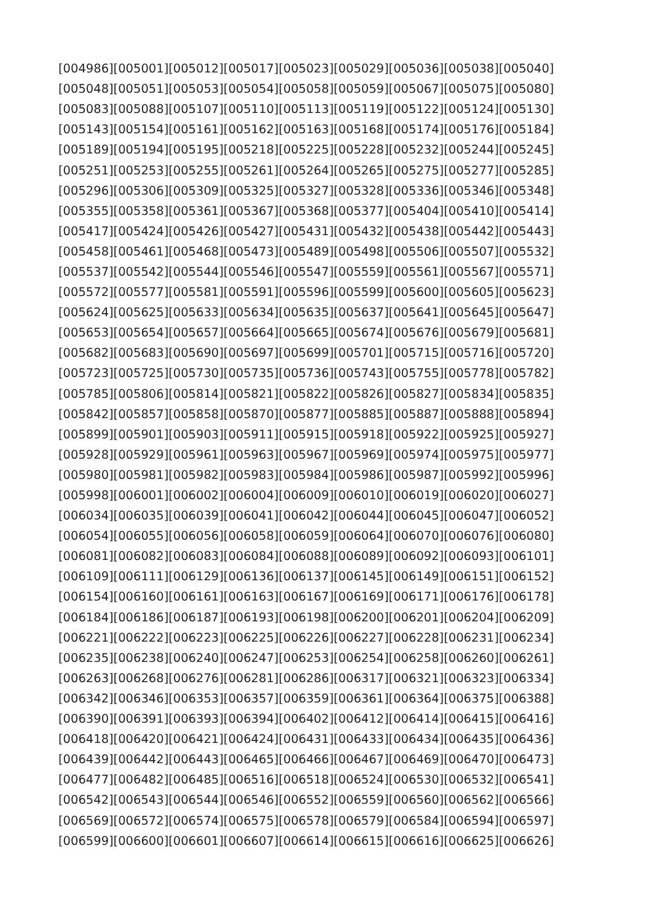[004986] [005001] [005012] [005017] [005023] [005029] [005036] [005038] [005040]
[005048] [005051] [005053] [005054] [005058] [005059] [005067] [005075] [005080]
[005083] [005088] [005107] [005110] [005113] [005119] [005122] [005124] [005130]
[005143] [005154] [005161] [005162] [005163] [005168] [005174] [005176] [005184]
[005189] [005194] [005195] [005218] [005225] [005228] [005232] [005244] [005245]
[005251] [005253] [005255] [005261] [005264] [005265] [005275] [005277] [005285]
[005296] [005306] [005309] [005325] [005327] [005328] [005336] [005346] [005348]
[005355] [005358] [005361] [005367] [005368] [005377] [005404] [005410] [005414]
[005417] [005424] [005426] [005427] [005431] [005432] [005438] [005442] [005443]
[005458] [005461] [005468] [005473] [005489] [005498] [005506] [005507] [005532]
[005537] [005542] [005544] [005546] [005547] [005559] [005561] [005567] [005571]
[005572] [005577] [005581] [005591] [005596] [005599] [005600] [005605] [005623]
[005624] [005625] [005633] [005634] [005635] [005637] [005641] [005645] [005647]
[005653] [005654] [005657] [005664] [005665] [005674] [005676] [005679] [005681]
[005682] [005683] [005690] [005697] [005699] [005701] [005715] [005716] [005720]
[005723] [005725] [005730] [005735] [005736] [005743] [005755] [005778] [005782]
[005785] [005806] [005814] [005821] [005822] [005826] [005827] [005834] [005835]
[005842] [005857] [005858] [005870] [005877] [005885] [005887] [005888] [005894]
[005899] [005901] [005903] [005911] [005915] [005918] [005922] [005925] [005927]
[005928] [005929] [005961] [005963] [005967] [005969] [005974] [005975] [005977]
[005980] [005981] [005982] [005983] [005984] [005986] [005987] [005992] [005996]
[005998] [006001] [006002] [006004] [006009] [006010] [006019] [006020] [006027]
[006034] [006035] [006039] [006041] [006042] [006044] [006045] [006047] [006052]
[006054] [006055] [006056] [006058] [006059] [006064] [006070] [006076] [006080]
[006081] [006082] [006083] [006084] [006088] [006089] [006092] [006093] [006101]
[006109] [006111] [006129] [006136] [006137] [006145] [006149] [006151] [006152]
[006154] [006160] [006161] [006163] [006167] [006169] [006171] [006176] [006178]
[006184] [006186] [006187] [006193] [006198] [006200] [006201] [006204] [006209]
[006221] [006222] [006223] [006225] [006226] [006227] [006228] [006231] [006234]
[006235] [006238] [006240] [006247] [006253] [006254] [006258] [006260] [006261]
[006263] [006268] [006276] [006281] [006286] [006317] [006321] [006323] [006334]
[006342] [006346] [006353] [006357] [006359] [006361] [006364] [006375] [006388]
[006390] [006391] [006393] [006394] [006402] [006412] [006414] [006415] [006416]
[006418] [006420] [006421] [006424] [006431] [006433] [006434] [006435] [006436]
[006439] [006442] [006443] [006465] [006466] [006467] [006469] [006470] [006473]
[006477] [006482] [006485] [006516] [006518] [006524] [006530] [006532] [006541]
[006542] [006543] [006544] [006546] [006552] [006559] [006560] [006562] [006566]
[006569] [006572] [006574] [006575] [006578] [006579] [006584] [006594] [006597]
[006599] [006600] [006601] [006607] [006614] [006615] [006616] [006625] [006626]